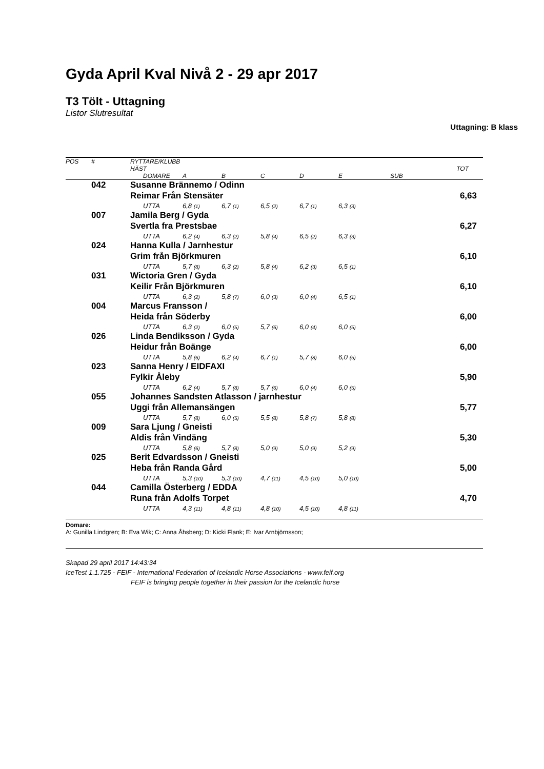Gyda April Kval Nivå 2 - 29 apr 2017
T3 Tölt - Uttagning
Listor Slutresultat
Uttagning: B klass
| POS | # | RYTTARE/KLUBB | | | | | | | |
| --- | --- | --- | --- | --- | --- | --- | --- | --- | --- |
| | | HÄST | | | | | | | TOT |
| | | | DOMARE | A | B | C | D | E | SUB |
| | 042 | Susanne Brännemo / Odinn | | | | | | | |
| | | Reimar Från Stensäter | | | | | | | 6,63 |
| | | | UTTA | 6,8 (1) | 6,7 (1) | 6,5 (2) | 6,7 (1) | 6,3 (3) | |
| | 007 | Jamila Berg / Gyda | | | | | | | |
| | | Svertla fra Prestsbae | | | | | | | 6,27 |
| | | | UTTA | 6,2 (4) | 6,3 (2) | 5,8 (4) | 6,5 (2) | 6,3 (3) | |
| | 024 | Hanna Kulla / Jarnhestur | | | | | | | |
| | | Grim från Björkmuren | | | | | | | 6,10 |
| | | | UTTA | 5,7 (8) | 6,3 (2) | 5,8 (4) | 6,2 (3) | 6,5 (1) | |
| | 031 | Wictoria Gren / Gyda | | | | | | | |
| | | Keilir Från Björkmuren | | | | | | | 6,10 |
| | | | UTTA | 6,3 (2) | 5,8 (7) | 6,0 (3) | 6,0 (4) | 6,5 (1) | |
| | 004 | Marcus Fransson / | | | | | | | |
| | | Heida från Söderby | | | | | | | 6,00 |
| | | | UTTA | 6,3 (2) | 6,0 (5) | 5,7 (6) | 6,0 (4) | 6,0 (5) | |
| | 026 | Linda Bendiksson / Gyda | | | | | | | |
| | | Heidur från Boänge | | | | | | | 6,00 |
| | | | UTTA | 5,8 (6) | 6,2 (4) | 6,7 (1) | 5,7 (8) | 6,0 (5) | |
| | 023 | Sanna Henry / EIDFAXI | | | | | | | |
| | | Fylkir Åleby | | | | | | | 5,90 |
| | | | UTTA | 6,2 (4) | 5,7 (8) | 5,7 (6) | 6,0 (4) | 6,0 (5) | |
| | 055 | Johannes Sandsten Atlasson / jarnhestur | | | | | | | |
| | | Uggi från Allemansängen | | | | | | | 5,77 |
| | | | UTTA | 5,7 (8) | 6,0 (5) | 5,5 (8) | 5,8 (7) | 5,8 (8) | |
| | 009 | Sara Ljung / Gneisti | | | | | | | |
| | | Aldis från Vindäng | | | | | | | 5,30 |
| | | | UTTA | 5,8 (6) | 5,7 (8) | 5,0 (9) | 5,0 (9) | 5,2 (9) | |
| | 025 | Berit Edvardsson / Gneisti | | | | | | | |
| | | Heba från Randa Gård | | | | | | | 5,00 |
| | | | UTTA | 5,3 (10) | 5,3 (10) | 4,7 (11) | 4,5 (10) | 5,0 (10) | |
| | 044 | Camilla Österberg / EDDA | | | | | | | |
| | | Runa från Adolfs Torpet | | | | | | | 4,70 |
| | | | UTTA | 4,3 (11) | 4,8 (11) | 4,8 (10) | 4,5 (10) | 4,8 (11) | |
Domare:
A: Gunilla Lindgren; B: Eva Wik; C: Anna Åhsberg; D: Kicki Flank; E: Ivar Arnbjörnsson;
Skapad 29 april 2017 14:43:34
IceTest 1.1.725 - FEIF - International Federation of Icelandic Horse Associations - www.feif.org
FEIF is bringing people together in their passion for the Icelandic horse